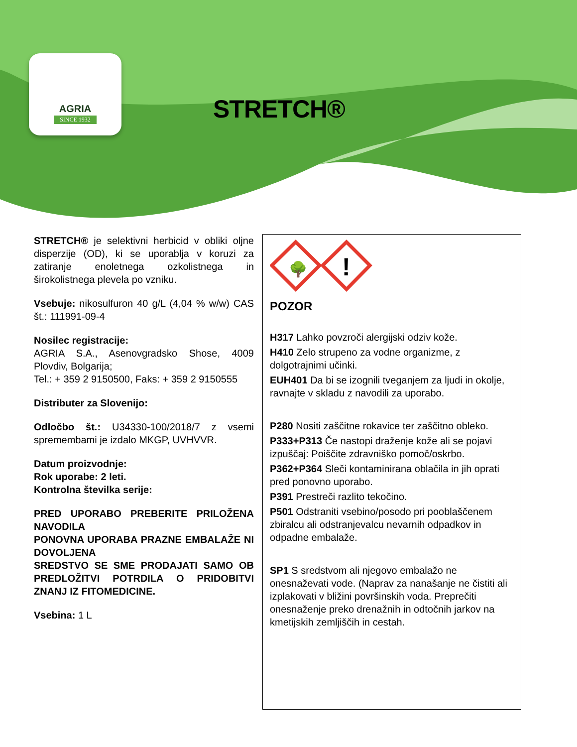AGRIA
SINCE 1932
STRETCH®
STRETCH® je selektivni herbicid v obliki oljne disperzije (OD), ki se uporablja v koruzi za zatiranje enoletnega ozkolistnega in širokolistnega plevela po vzniku.
Vsebuje: nikosulfuron 40 g/L (4,04 % w/w) CAS št.: 111991-09-4
Nosilec registracije:
AGRIA S.A., Asenovgradsko Shose, 4009 Plovdiv, Bolgarija;
Tel.: + 359 2 9150500, Faks: + 359 2 9150555
Distributer za Slovenijo:
Odločbo št.: U34330-100/2018/7 z vsemi spremembami je izdalo MKGP, UVHVVR.
Datum proizvodnje:
Rok uporabe: 2 leti.
Kontrolna številka serije:
PRED UPORABO PREBERITE PRILOŽENA NAVODILA
PONOVNA UPORABA PRAZNE EMBALAŽE NI DOVOLJENA
SREDSTVO SE SME PRODAJATI SAMO OB PREDLOŽITVI POTRDILA O PRIDOBITVI ZNANJ IZ FITOMEDICINE.
Vsebina: 1 L
🌳
!
POZOR
H317 Lahko povzroči alergijski odziv kože.
H410 Zelo strupeno za vodne organizme, z dolgotrajnimi učinki.
EUH401 Da bi se izognili tveganjem za ljudi in okolje, ravnajte v skladu z navodili za uporabo.
P280 Nositi zaščitne rokavice ter zaščitno obleko.
P333+P313 Če nastopi draženje kože ali se pojavi izpuščaj: Poiščite zdravniško pomoč/oskrbo.
P362+P364 Sleči kontaminirana oblačila in jih oprati pred ponovno uporabo.
P391 Prestreči razlito tekočino.
P501 Odstraniti vsebino/posodo pri pooblaščenem zbiralcu ali odstranjevalcu nevarnih odpadkov in odpadne embalaže.
SP1 S sredstvom ali njegovo embalažo ne onesnaževati vode. (Naprav za nanašanje ne čistiti ali izplakovati v bližini površinskih voda. Preprečiti onesnaženje preko drenažnih in odtočnih jarkov na kmetijskih zemljiščih in cestah.